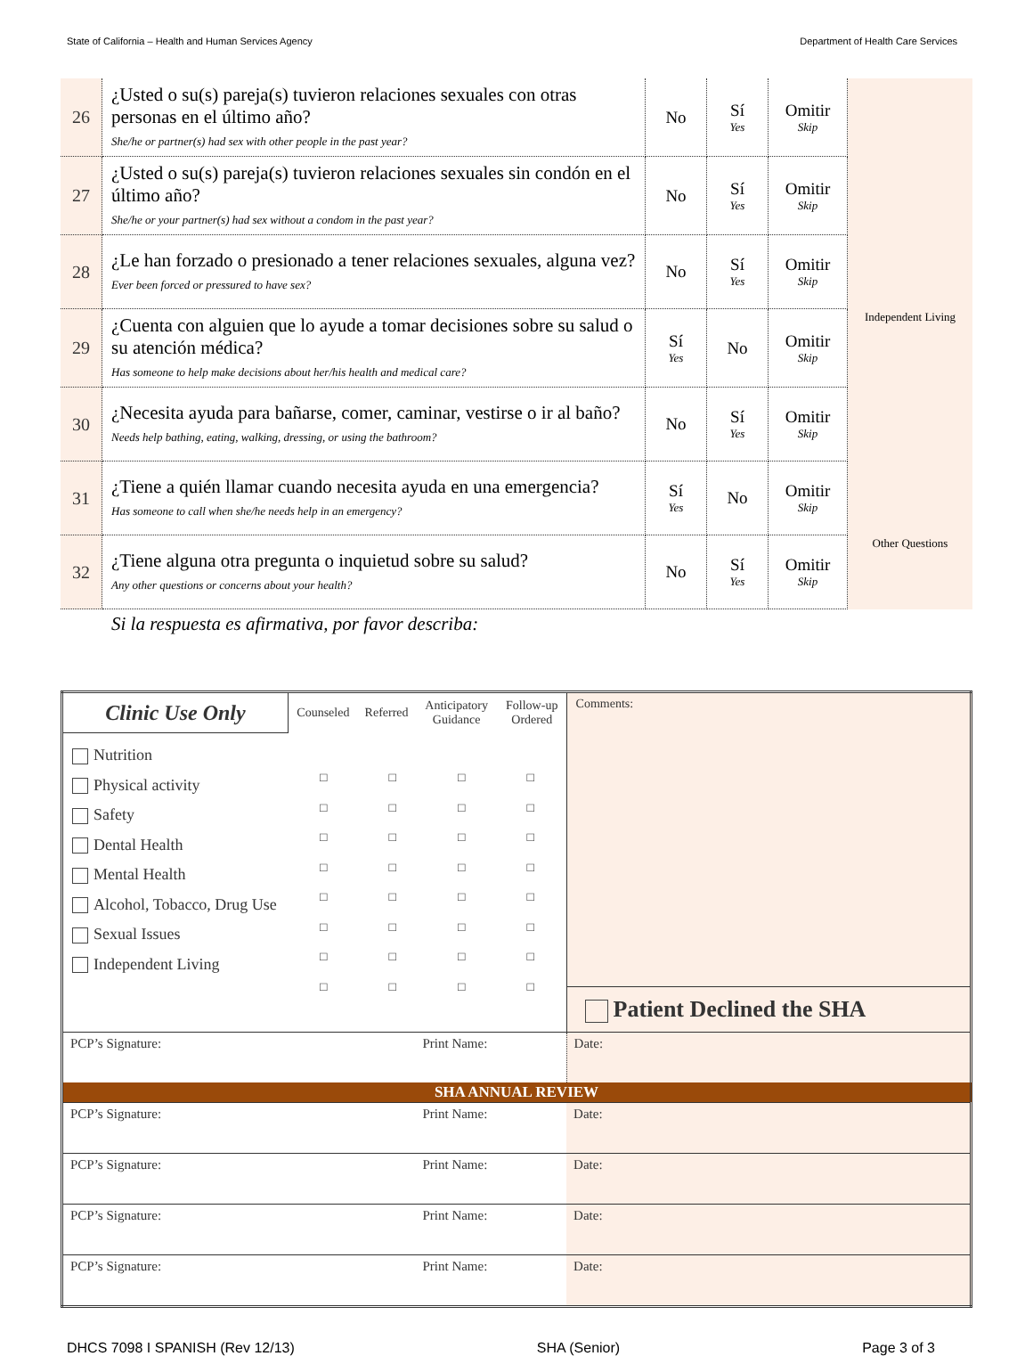State of California – Health and Human Services Agency Department of Health Care Services
| 26 | ¿Usted o su(s) pareja(s) tuvieron relaciones sexuales con otras personas en el último año? She/he or partner(s) had sex with other people in the past year? | No | Sí Yes | Omitir Skip | |
| 27 | ¿Usted o su(s) pareja(s) tuvieron relaciones sexuales sin condón en el último año? She/he or your partner(s) had sex without a condom in the past year? | No | Sí Yes | Omitir Skip | |
| 28 | ¿Le han forzado o presionado a tener relaciones sexuales, alguna vez? Ever been forced or pressured to have sex? | No | Sí Yes | Omitir Skip | |
| 29 | ¿Cuenta con alguien que lo ayude a tomar decisiones sobre su salud o su atención médica? Has someone to help make decisions about her/his health and medical care? | Sí Yes | No | Omitir Skip | Independent Living |
| 30 | ¿Necesita ayuda para bañarse, comer, caminar, vestirse o ir al baño? Needs help bathing, eating, walking, dressing, or using the bathroom? | No | Sí Yes | Omitir Skip | |
| 31 | ¿Tiene a quién llamar cuando necesita ayuda en una emergencia? Has someone to call when she/he needs help in an emergency? | Sí Yes | No | Omitir Skip | |
| 32 | ¿Tiene alguna otra pregunta o inquietud sobre su salud? Any other questions or concerns about your health? | No | Sí Yes | Omitir Skip | Other Questions |
Si la respuesta es afirmativa, por favor describa:
| Clinic Use Only | Counseled | Referred | Anticipatory Guidance | Follow-up Ordered | Comments: | |
| Nutrition Physical activity Safety Dental Health Mental Health Alcohol, Tobacco, Drug Use Sexual Issues Independent Living | / □ □ □ □ □ □ □ □ / □ □ □ □ □ □ □ □ / □ □ □ □ □ □ □ □ / □ □ □ □ □ □ □ □ / | | | | | |
| | | | | | Patient Declined the SHA | |
| PCP’s Signature: | | | Print Name: | | | Date: |
| SHA ANNUAL REVIEW | | | | | | |
| PCP’s Signature: | | | Print Name: | | | Date: |
| PCP’s Signature: | | | Print Name: | | | Date: |
| PCP’s Signature: | | | Print Name: | | | Date: |
| PCP’s Signature: | | | Print Name: | | | Date: |
DHCS 7098 I SPANISH (Rev 12/13) SHA (Senior) Page 3 of 3